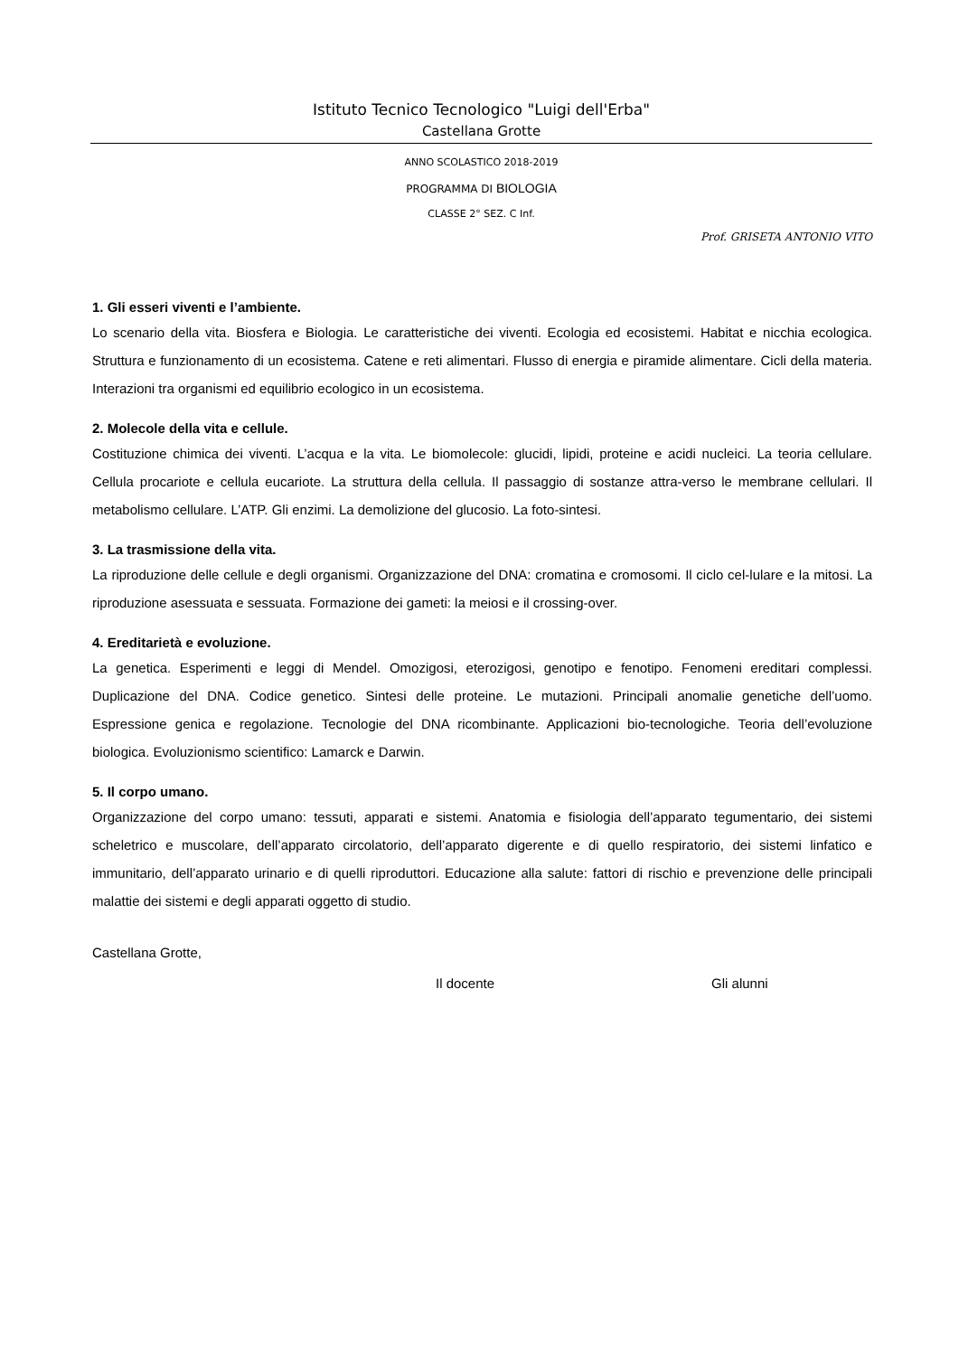Istituto Tecnico Tecnologico "Luigi dell'Erba"
Castellana Grotte
ANNO SCOLASTICO 2018-2019
PROGRAMMA DI BIOLOGIA
CLASSE 2° SEZ. C Inf.
Prof. GRISETA ANTONIO VITO
1. Gli esseri viventi e l’ambiente.
Lo scenario della vita. Biosfera e Biologia. Le caratteristiche dei viventi. Ecologia ed ecosistemi. Habitat e nicchia ecologica. Struttura e funzionamento di un ecosistema. Catene e reti alimentari. Flusso di energia e piramide alimentare. Cicli della materia. Interazioni tra organismi ed equilibrio ecologico in un ecosistema.
2. Molecole della vita e cellule.
Costituzione chimica dei viventi. L’acqua e la vita. Le biomolecole: glucidi, lipidi, proteine e acidi nucleici. La teoria cellulare. Cellula procariote e cellula eucariote. La struttura della cellula. Il passaggio di sostanze attra-verso le membrane cellulari. Il metabolismo cellulare. L’ATP. Gli enzimi. La demolizione del glucosio. La foto-sintesi.
3. La trasmissione della vita.
La riproduzione delle cellule e degli organismi. Organizzazione del DNA: cromatina e cromosomi. Il ciclo cel-lulare e la mitosi. La riproduzione asessuata e sessuata. Formazione dei gameti: la meiosi e il crossing-over.
4. Ereditarietà e evoluzione.
La genetica. Esperimenti e leggi di Mendel. Omozigosi, eterozigosi, genotipo e fenotipo. Fenomeni ereditari complessi. Duplicazione del DNA. Codice genetico. Sintesi delle proteine. Le mutazioni. Principali anomalie genetiche dell’uomo. Espressione genica e regolazione. Tecnologie del DNA ricombinante. Applicazioni bio-tecnologiche. Teoria dell’evoluzione biologica. Evoluzionismo scientifico: Lamarck e Darwin.
5. Il corpo umano.
Organizzazione del corpo umano: tessuti, apparati e sistemi. Anatomia e fisiologia dell’apparato tegumentario, dei sistemi scheletrico e muscolare, dell’apparato circolatorio, dell’apparato digerente e di quello respiratorio, dei sistemi linfatico e immunitario, dell’apparato urinario e di quelli riproduttori. Educazione alla salute: fattori di rischio e prevenzione delle principali malattie dei sistemi e degli apparati oggetto di studio.
Castellana Grotte,
Il docente Gli alunni